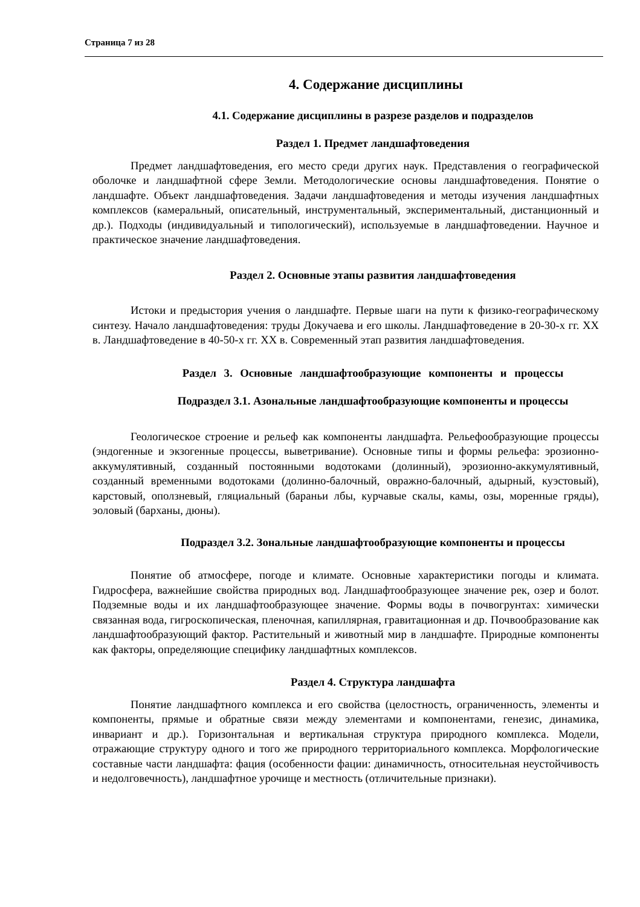Страница 7 из 28
4. Содержание дисциплины
4.1. Содержание дисциплины в разрезе разделов и подразделов
Раздел 1. Предмет ландшафтоведения
Предмет ландшафтоведения, его место среди других наук. Представления о географической оболочке и ландшафтной сфере Земли. Методологические основы ландшафтоведения. Понятие о ландшафте. Объект ландшафтоведения. Задачи ландшафтоведения и методы изучения ландшафтных комплексов (камеральный, описательный, инструментальный, экспериментальный, дистанционный и др.). Подходы (индивидуальный и типологический), используемые в ландшафтоведении. Научное и практическое значение ландшафтоведения.
Раздел 2. Основные этапы развития ландшафтоведения
Истоки и предыстория учения о ландшафте. Первые шаги на пути к физико-географическому синтезу. Начало ландшафтоведения: труды Докучаева и его школы. Ландшафтоведение в 20-30-х гг. XX в. Ландшафтоведение в 40-50-х гг. XX в. Современный этап развития ландшафтоведения.
Раздел 3. Основные ландшафтообразующие компоненты и процессы
Подраздел 3.1. Азональные ландшафтообразующие компоненты и процессы
Геологическое строение и рельеф как компоненты ландшафта. Рельефообразующие процессы (эндогенные и экзогенные процессы, выветривание). Основные типы и формы рельефа: эрозионно-аккумулятивный, созданный постоянными водотоками (долинный), эрозионно-аккумулятивный, созданный временными водотоками (долинно-балочный, овражно-балочный, адырный, куэстовый), карстовый, оползневый, гляциальный (бараньи лбы, курчавые скалы, камы, озы, моренные гряды), эоловый (барханы, дюны).
Подраздел 3.2. Зональные ландшафтообразующие компоненты и процессы
Понятие об атмосфере, погоде и климате. Основные характеристики погоды и климата. Гидросфера, важнейшие свойства природных вод. Ландшафтообразующее значение рек, озер и болот. Подземные воды и их ландшафтообразующее значение. Формы воды в почвогрунтах: химически связанная вода, гигроскопическая, пленочная, капиллярная, гравитационная и др. Почвообразование как ландшафтообразующий фактор. Растительный и животный мир в ландшафте. Природные компоненты как факторы, определяющие специфику ландшафтных комплексов.
Раздел 4. Структура ландшафта
Понятие ландшафтного комплекса и его свойства (целостность, ограниченность, элементы и компоненты, прямые и обратные связи между элементами и компонентами, генезис, динамика, инвариант и др.). Горизонтальная и вертикальная структура природного комплекса. Модели, отражающие структуру одного и того же природного территориального комплекса. Морфологические составные части ландшафта: фация (особенности фации: динамичность, относительная неустойчивость и недолговечность), ландшафтное урочище и местность (отличительные признаки).